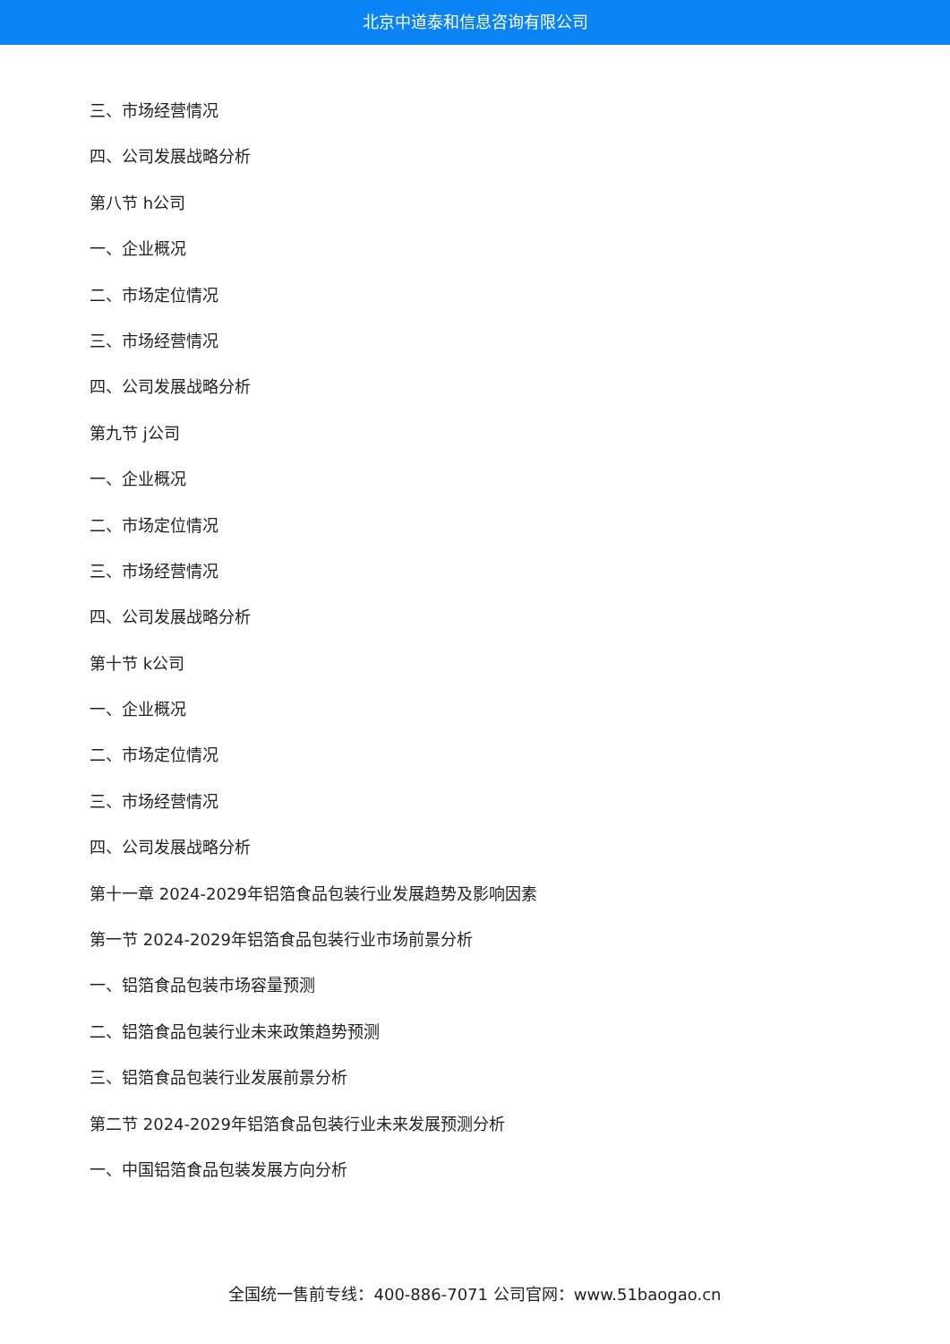北京中道泰和信息咨询有限公司
三、市场经营情况
四、公司发展战略分析
第八节 h公司
一、企业概况
二、市场定位情况
三、市场经营情况
四、公司发展战略分析
第九节 j公司
一、企业概况
二、市场定位情况
三、市场经营情况
四、公司发展战略分析
第十节 k公司
一、企业概况
二、市场定位情况
三、市场经营情况
四、公司发展战略分析
第十一章 2024-2029年铝箔食品包装行业发展趋势及影响因素
第一节 2024-2029年铝箔食品包装行业市场前景分析
一、铝箔食品包装市场容量预测
二、铝箔食品包装行业未来政策趋势预测
三、铝箔食品包装行业发展前景分析
第二节 2024-2029年铝箔食品包装行业未来发展预测分析
一、中国铝箔食品包装发展方向分析
全国统一售前专线：400-886-7071 公司官网：www.51baogao.cn